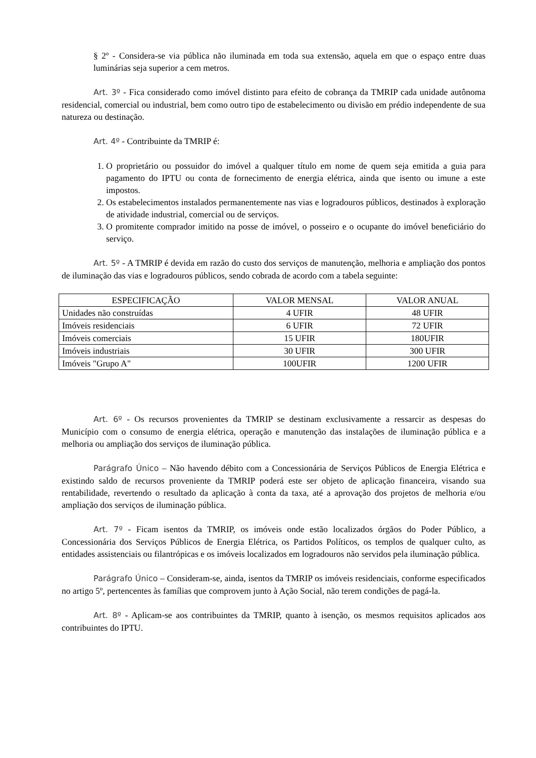§ 2º - Considera-se via pública não iluminada em toda sua extensão, aquela em que o espaço entre duas luminárias seja superior a cem metros.
Art. 3º - Fica considerado como imóvel distinto para efeito de cobrança da TMRIP cada unidade autônoma residencial, comercial ou industrial, bem como outro tipo de estabelecimento ou divisão em prédio independente de sua natureza ou destinação.
Art. 4º - Contribuinte da TMRIP é:
1. O proprietário ou possuidor do imóvel a qualquer título em nome de quem seja emitida a guia para pagamento do IPTU ou conta de fornecimento de energia elétrica, ainda que isento ou imune a este impostos.
2. Os estabelecimentos instalados permanentemente nas vias e logradouros públicos, destinados à exploração de atividade industrial, comercial ou de serviços.
3. O promitente comprador imitido na posse de imóvel, o posseiro e o ocupante do imóvel beneficiário do serviço.
Art. 5º - A TMRIP é devida em razão do custo dos serviços de manutenção, melhoria e ampliação dos pontos de iluminação das vias e logradouros públicos, sendo cobrada de acordo com a tabela seguinte:
| ESPECIFICAÇÃO | VALOR MENSAL | VALOR ANUAL |
| --- | --- | --- |
| Unidades não construídas | 4 UFIR | 48 UFIR |
| Imóveis residenciais | 6 UFIR | 72 UFIR |
| Imóveis comerciais | 15 UFIR | 180UFIR |
| Imóveis industriais | 30 UFIR | 300 UFIR |
| Imóveis "Grupo A" | 100UFIR | 1200 UFIR |
Art. 6º - Os recursos provenientes da TMRIP se destinam exclusivamente a ressarcir as despesas do Município com o consumo de energia elétrica, operação e manutenção das instalações de iluminação pública e a melhoria ou ampliação dos serviços de iluminação pública.
Parágrafo Único – Não havendo débito com a Concessionária de Serviços Públicos de Energia Elétrica e existindo saldo de recursos proveniente da TMRIP poderá este ser objeto de aplicação financeira, visando sua rentabilidade, revertendo o resultado da aplicação à conta da taxa, até a aprovação dos projetos de melhoria e/ou ampliação dos serviços de iluminação pública.
Art. 7º - Ficam isentos da TMRIP, os imóveis onde estão localizados órgãos do Poder Público, a Concessionária dos Serviços Públicos de Energia Elétrica, os Partidos Políticos, os templos de qualquer culto, as entidades assistenciais ou filantrópicas e os imóveis localizados em logradouros não servidos pela iluminação pública.
Parágrafo Único – Consideram-se, ainda, isentos da TMRIP os imóveis residenciais, conforme especificados no artigo 5º, pertencentes às famílias que comprovem junto à Ação Social, não terem condições de pagá-la.
Art. 8º - Aplicam-se aos contribuintes da TMRIP, quanto à isenção, os mesmos requisitos aplicados aos contribuintes do IPTU.